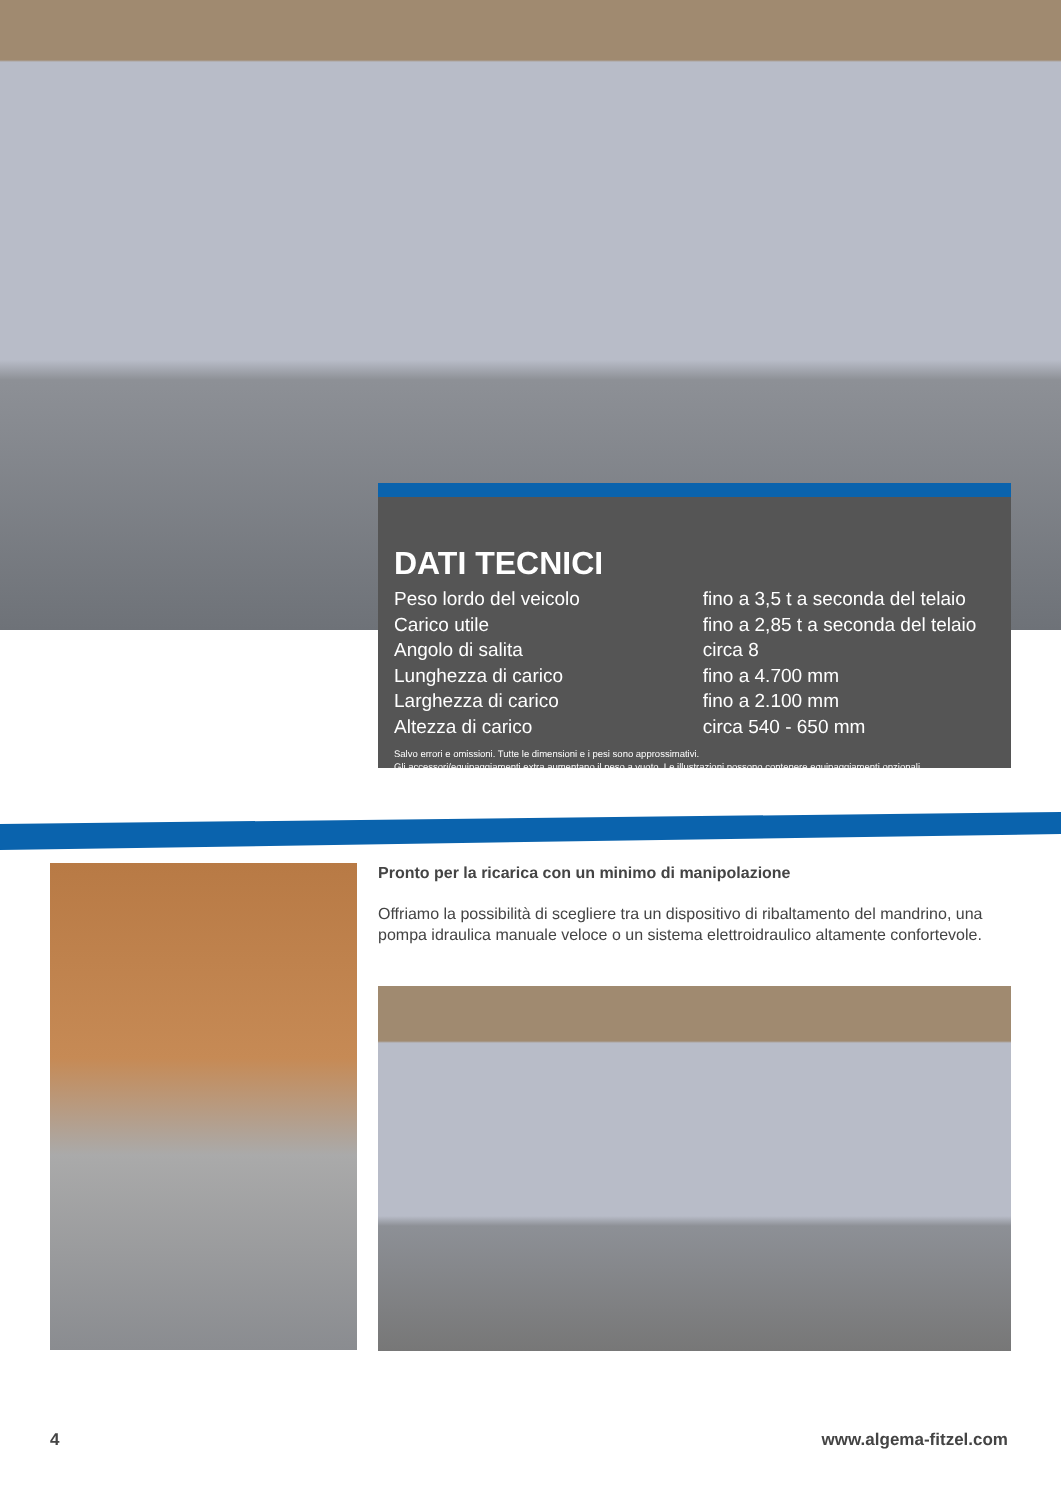DATI TECNICI
| Peso lordo del veicolo | fino a 3,5 t a seconda del telaio |
| Carico utile | fino a 2,85 t a seconda del telaio |
| Angolo di salita | circa 8 |
| Lunghezza di carico | fino a 4.700 mm |
| Larghezza di carico | fino a 2.100 mm |
| Altezza di carico | circa 540 - 650 mm |
Salvo errori e omissioni. Tutte le dimensioni e i pesi sono approssimativi.
Gli accessori/equipaggiamenti extra aumentano il peso a vuoto. Le illustrazioni possono contenere equipaggiamenti opzionali.
Pronto per la ricarica con un minimo di manipolazione
Offriamo la possibilità di scegliere tra un dispositivo di ribaltamento del mandrino, una pompa idraulica manuale veloce o un sistema elettroidraulico altamente confortevole.
4 www.algema-fitzel.com